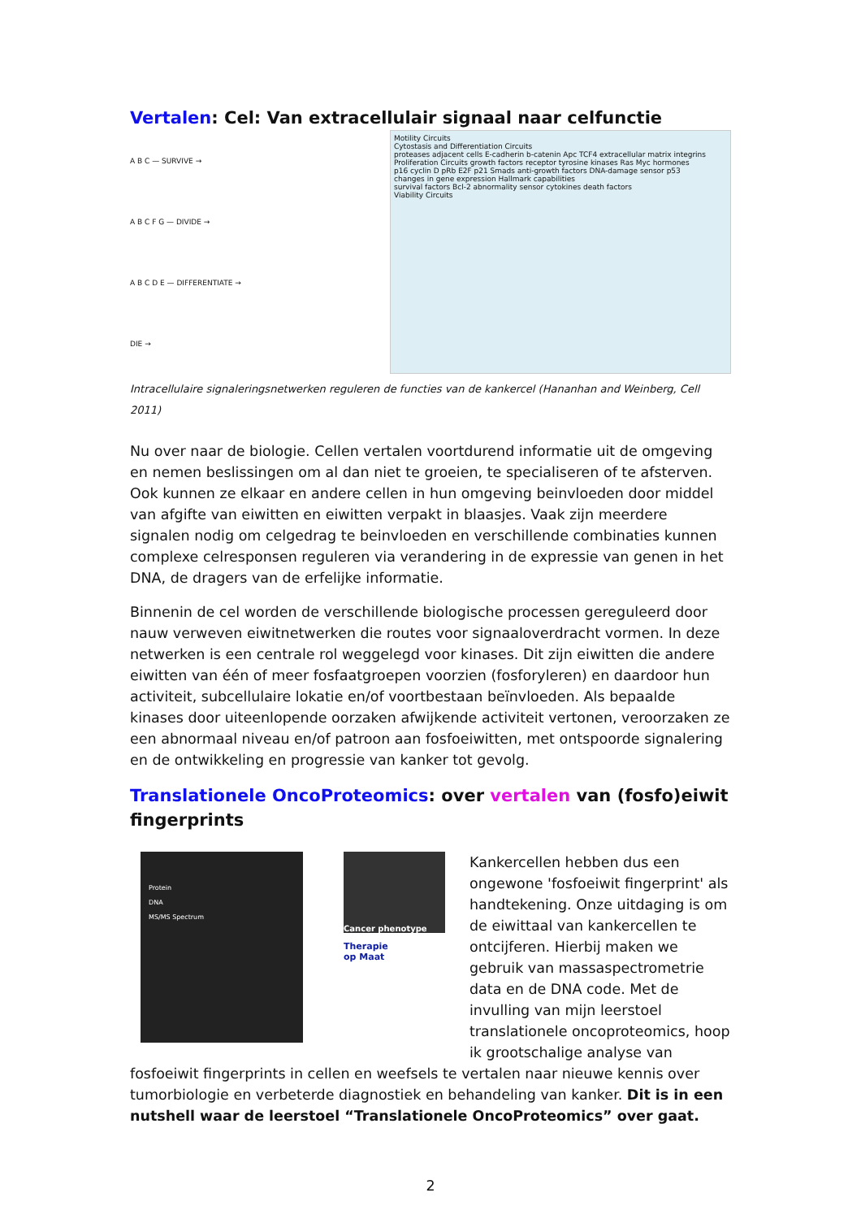Vertalen: Cel: Van extracellulair signaal naar celfunctie
A B C — SURVIVE →
A B C F G — DIVIDE →
A B C D E — DIFFERENTIATE →
DIE →
Motility Circuits
Cytostasis and Differentiation Circuits
proteases adjacent cells E-cadherin b-catenin Apc TCF4 extracellular matrix integrins
Proliferation Circuits growth factors receptor tyrosine kinases Ras Myc hormones
p16 cyclin D pRb E2F p21 Smads anti-growth factors DNA-damage sensor p53
changes in gene expression Hallmark capabilities
survival factors Bcl-2 abnormality sensor cytokines death factors
Viability Circuits
Intracellulaire signaleringsnetwerken reguleren de functies van de kankercel (Hananhan and Weinberg, Cell 2011)
Nu over naar de biologie. Cellen vertalen voortdurend informatie uit de omgeving en nemen beslissingen om al dan niet te groeien, te specialiseren of te afsterven. Ook kunnen ze elkaar en andere cellen in hun omgeving beinvloeden door middel van afgifte van eiwitten en eiwitten verpakt in blaasjes. Vaak zijn meerdere signalen nodig om celgedrag te beinvloeden en verschillende combinaties kunnen complexe celresponsen reguleren via verandering in de expressie van genen in het DNA, de dragers van de erfelijke informatie.
Binnenin de cel worden de verschillende biologische processen gereguleerd door nauw verweven eiwitnetwerken die routes voor signaaloverdracht vormen. In deze netwerken is een centrale rol weggelegd voor kinases. Dit zijn eiwitten die andere eiwitten van één of meer fosfaatgroepen voorzien (fosforyleren) en daardoor hun activiteit, subcellulaire lokatie en/of voortbestaan beïnvloeden. Als bepaalde kinases door uiteenlopende oorzaken afwijkende activiteit vertonen, veroorzaken ze een abnormaal niveau en/of patroon aan fosfoeiwitten, met ontspoorde signalering en de ontwikkeling en progressie van kanker tot gevolg.
Translationele OncoProteomics: over vertalen van (fosfo)eiwit fingerprints
Protein
DNA
MS/MS Spectrum
Cancer phenotype
Therapie
op Maat
Kankercellen hebben dus een ongewone 'fosfoeiwit fingerprint' als handtekening. Onze uitdaging is om de eiwittaal van kankercellen te ontcijferen. Hierbij maken we gebruik van massaspectrometrie data en de DNA code. Met de invulling van mijn leerstoel translationele oncoproteomics, hoop ik grootschalige analyse van
fosfoeiwit fingerprints in cellen en weefsels te vertalen naar nieuwe kennis over tumorbiologie en verbeterde diagnostiek en behandeling van kanker. Dit is in een nutshell waar de leerstoel “Translationele OncoProteomics” over gaat.
2